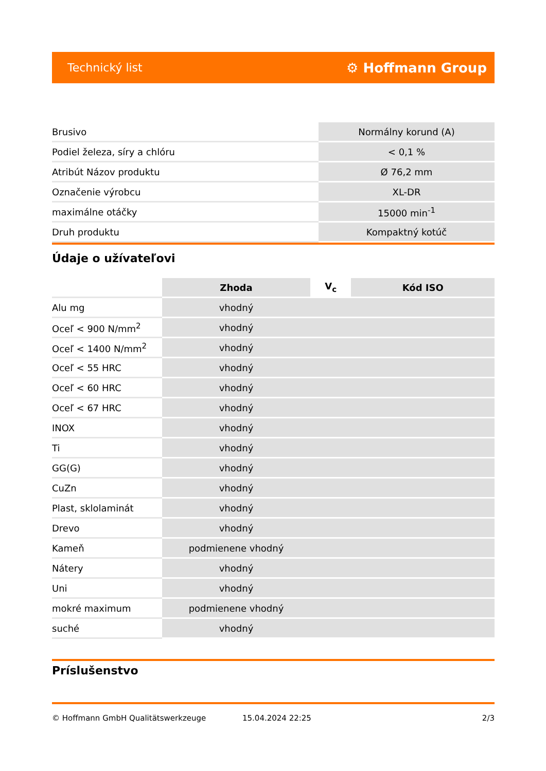Technický list ⚙ Hoffmann Group
| Brusivo | Normálny korund (A) |
| Podiel železa, síry a chlóru | < 0,1 % |
| Atribút Názov produktu | Ø 76,2 mm |
| Označenie výrobcu | XL-DR |
| maximálne otáčky | 15000 min<sup>-1</sup> |
| Druh produktu | Kompaktný kotúč |
Údaje o užívateľovi
| | Zhoda | V<sub>c</sub> | Kód ISO |
| --- | --- | --- | --- |
| Alu mg | vhodný | | |
| Oceľ < 900 N/mm<sup>2</sup> | vhodný | | |
| Oceľ < 1400 N/mm<sup>2</sup> | vhodný | | |
| Oceľ < 55 HRC | vhodný | | |
| Oceľ < 60 HRC | vhodný | | |
| Oceľ < 67 HRC | vhodný | | |
| INOX | vhodný | | |
| Ti | vhodný | | |
| GG(G) | vhodný | | |
| CuZn | vhodný | | |
| Plast, sklolaminát | vhodný | | |
| Drevo | vhodný | | |
| Kameň | podmienene vhodný | | |
| Nátery | vhodný | | |
| Uni | vhodný | | |
| mokré maximum | podmienene vhodný | | |
| suché | vhodný | | |
Príslušenstvo
© Hoffmann GmbH Qualitätswerkzeuge 15.04.2024 22:25 2/3